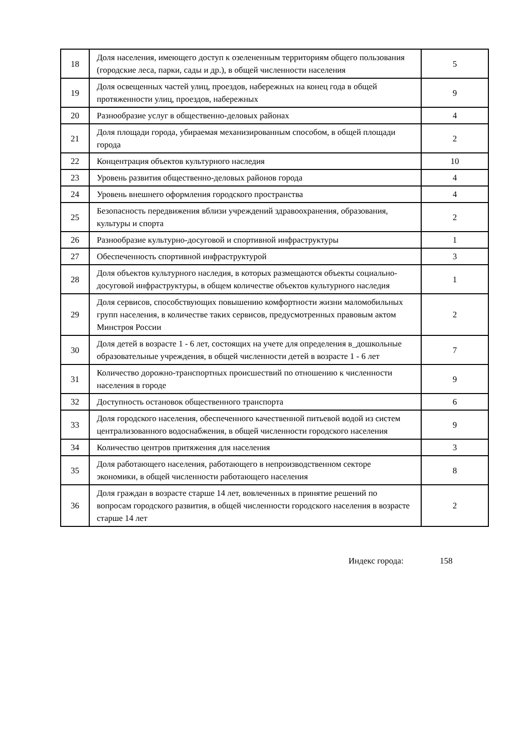| 18 | Доля населения, имеющего доступ к озелененным территориям общего пользования (городские леса, парки, сады и др.), в общей численности населения | 5 |
| 19 | Доля освещенных частей улиц, проездов, набережных на конец года в общей протяженности улиц, проездов, набережных | 9 |
| 20 | Разнообразие услуг в общественно-деловых районах | 4 |
| 21 | Доля площади города, убираемая механизированным способом, в общей площади города | 2 |
| 22 | Концентрация объектов культурного наследия | 10 |
| 23 | Уровень развития общественно-деловых районов города | 4 |
| 24 | Уровень внешнего оформления городского пространства | 4 |
| 25 | Безопасность передвижения вблизи учреждений здравоохранения, образования, культуры и спорта | 2 |
| 26 | Разнообразие культурно-досуговой и спортивной инфраструктуры | 1 |
| 27 | Обеспеченность спортивной инфраструктурой | 3 |
| 28 | Доля объектов культурного наследия, в которых размещаются объекты социально-досуговой инфраструктуры, в общем количестве объектов культурного наследия | 1 |
| 29 | Доля сервисов, способствующих повышению комфортности жизни маломобильных групп населения, в количестве таких сервисов, предусмотренных правовым актом Минстроя России | 2 |
| 30 | Доля детей в возрасте 1 - 6 лет, состоящих на учете для определения в_дошкольные образовательные учреждения, в общей численности детей в возрасте 1 - 6 лет | 7 |
| 31 | Количество дорожно-транспортных происшествий по отношению к численности населения в городе | 9 |
| 32 | Доступность остановок общественного транспорта | 6 |
| 33 | Доля городского населения, обеспеченного качественной питьевой водой из систем централизованного водоснабжения, в общей численности городского населения | 9 |
| 34 | Количество центров притяжения для населения | 3 |
| 35 | Доля работающего населения, работающего в непроизводственном секторе экономики, в общей численности работающего населения | 8 |
| 36 | Доля граждан в возрасте старше 14 лет, вовлеченных в принятие решений по вопросам городского развития, в общей численности городского населения в возрасте старше 14 лет | 2 |
Индекс города: 158